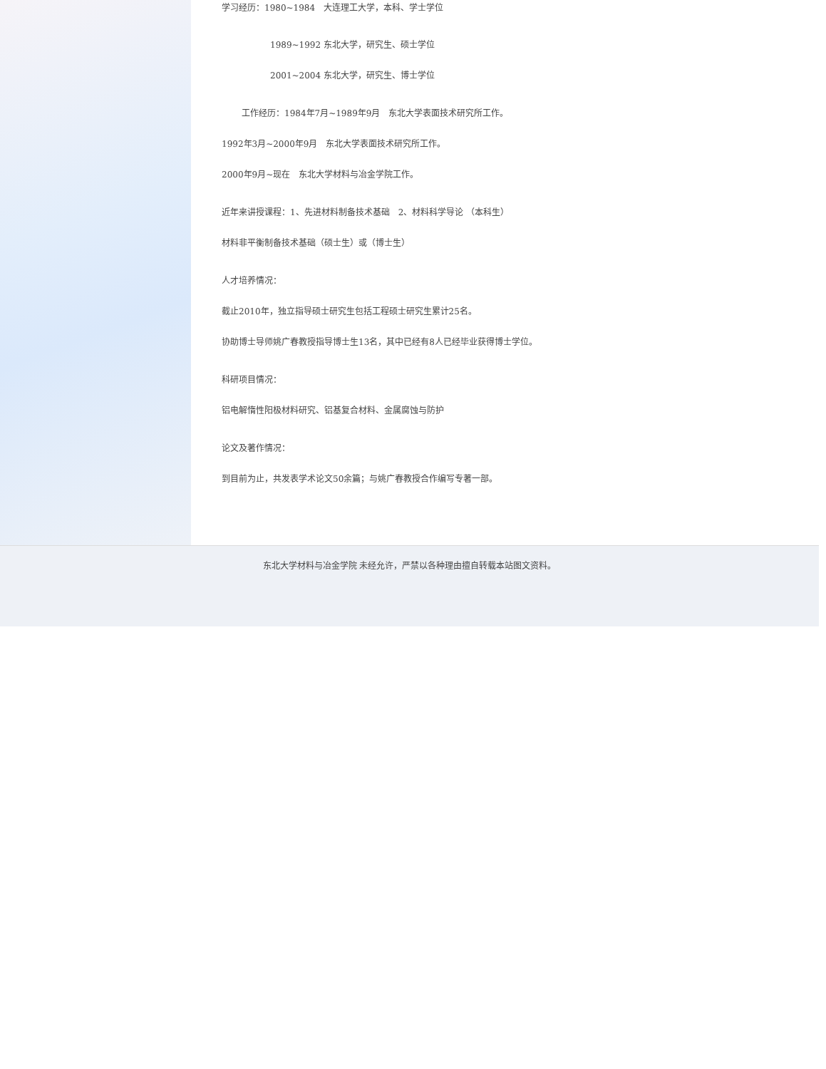学习经历：1980~1984　大连理工大学，本科、学士学位
1989~1992 东北大学，研究生、硕士学位
2001~2004 东北大学，研究生、博士学位
工作经历：1984年7月~1989年9月　东北大学表面技术研究所工作。
1992年3月~2000年9月　东北大学表面技术研究所工作。
2000年9月~现在　东北大学材料与冶金学院工作。
近年来讲授课程：1、先进材料制备技术基础　2、材料科学导论 （本科生）
材料非平衡制备技术基础（硕士生）或（博士生）
人才培养情况：
截止2010年，独立指导硕士研究生包括工程硕士研究生累计25名。
协助博士导师姚广春教授指导博士生13名，其中已经有8人已经毕业获得博士学位。
科研项目情况：
铝电解惰性阳极材料研究、铝基复合材料、金属腐蚀与防护
论文及著作情况：
到目前为止，共发表学术论文50余篇；与姚广春教授合作编写专著一部。
东北大学材料与冶金学院 未经允许，严禁以各种理由擅自转载本站图文资料。